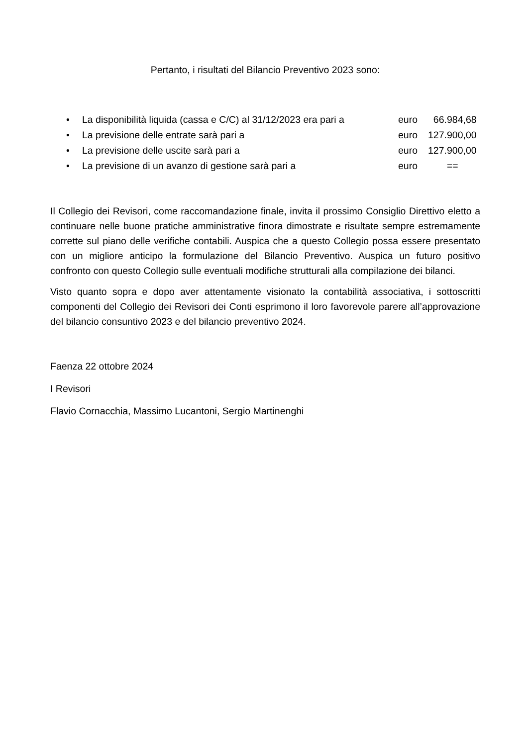Pertanto, i risultati del Bilancio Preventivo 2023 sono:
• La disponibilità liquida (cassa e C/C) al 31/12/2023 era pari a euro 66.984,68
• La previsione delle entrate sarà pari a euro 127.900,00
• La previsione delle uscite sarà pari a euro 127.900,00
• La previsione di un avanzo di gestione sarà pari a euro ==
Il Collegio dei Revisori, come raccomandazione finale, invita il prossimo Consiglio Direttivo eletto a continuare nelle buone pratiche amministrative finora dimostrate e risultate sempre estremamente corrette sul piano delle verifiche contabili. Auspica che a questo Collegio possa essere presentato con un migliore anticipo la formulazione del Bilancio Preventivo. Auspica un futuro positivo confronto con questo Collegio sulle eventuali modifiche strutturali alla compilazione dei bilanci.
Visto quanto sopra e dopo aver attentamente visionato la contabilità associativa, i sottoscritti componenti del Collegio dei Revisori dei Conti esprimono il loro favorevole parere all’approvazione del bilancio consuntivo 2023 e del bilancio preventivo 2024.
Faenza 22 ottobre 2024
I Revisori
Flavio Cornacchia, Massimo Lucantoni, Sergio Martinenghi